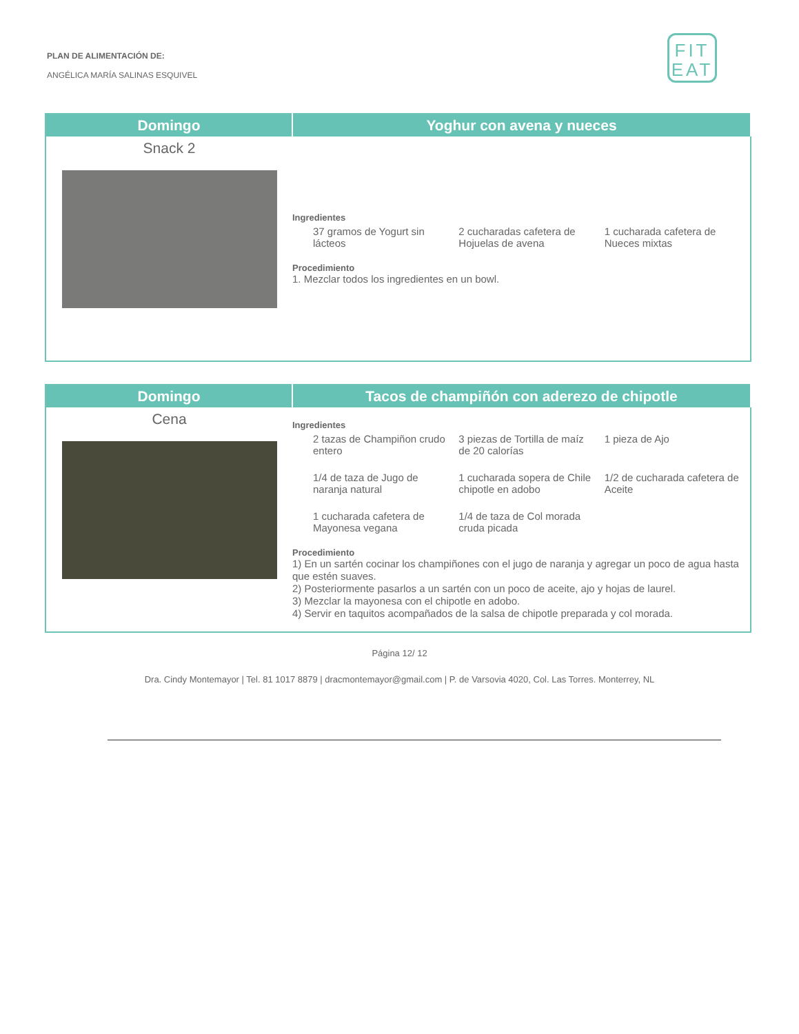PLAN DE ALIMENTACIÓN DE:
ANGÉLICA MARÍA SALINAS ESQUIVEL
FIT
EAT
| Domingo | Yoghur con avena y nueces |
| --- | --- |
| Snack 2 | Ingredientes 37 gramos de Yogurt sin lácteos 2 cucharadas cafetera de Hojuelas de avena 1 cucharada cafetera de Nueces mixtas Procedimiento 1. Mezclar todos los ingredientes en un bowl. |
| Domingo | Tacos de champiñón con aderezo de chipotle |
| --- | --- |
| Cena | Ingredientes 2 tazas de Champiñon crudo entero 3 piezas de Tortilla de maíz de 20 calorías 1 pieza de Ajo 1/4 de taza de Jugo de naranja natural 1 cucharada sopera de Chile chipotle en adobo 1/2 de cucharada cafetera de Aceite 1 cucharada cafetera de Mayonesa vegana 1/4 de taza de Col morada cruda picada Procedimiento 1) En un sartén cocinar los champiñones con el jugo de naranja y agregar un poco de agua hasta que estén suaves. 2) Posteriormente pasarlos a un sartén con un poco de aceite, ajo y hojas de laurel. 3) Mezclar la mayonesa con el chipotle en adobo. 4) Servir en taquitos acompañados de la salsa de chipotle preparada y col morada. |
Página 12/ 12
Dra. Cindy Montemayor | Tel. 81 1017 8879 | dracmontemayor@gmail.com | P. de Varsovia 4020, Col. Las Torres. Monterrey, NL